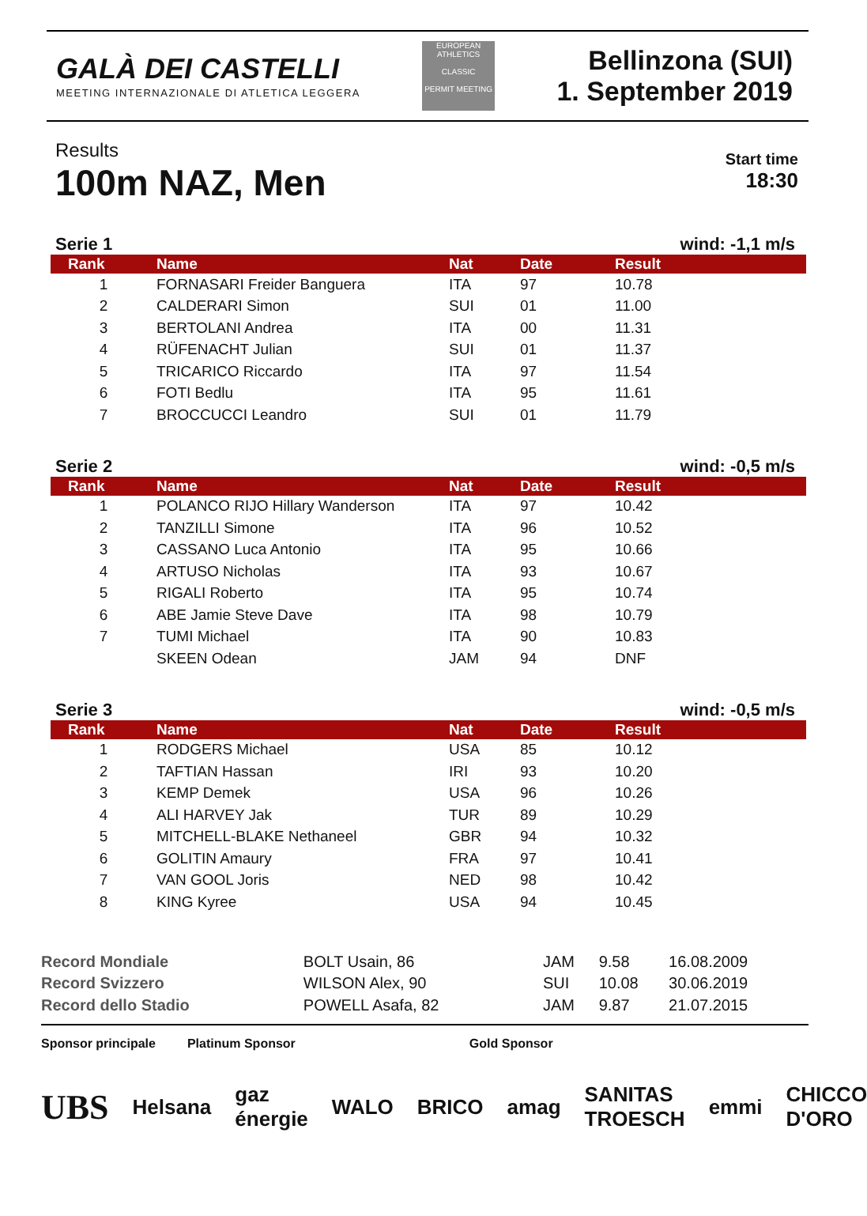GALÀ DEI CASTELLI
MEETING INTERNAZIONALE DI ATLETICA LEGGERA
EUROPEAN ATHLETICS
CLASSIC
PERMIT MEETING
Bellinzona (SUI)
1. September 2019
Results
100m NAZ, Men
Start time
18:30
Serie 1 wind: -1,1 m/s
| Rank | Name | Nat | Date | Result |
| --- | --- | --- | --- | --- |
| 1 | FORNASARI Freider Banguera | ITA | 97 | 10.78 |
| 2 | CALDERARI Simon | SUI | 01 | 11.00 |
| 3 | BERTOLANI Andrea | ITA | 00 | 11.31 |
| 4 | RÜFENACHT Julian | SUI | 01 | 11.37 |
| 5 | TRICARICO Riccardo | ITA | 97 | 11.54 |
| 6 | FOTI Bedlu | ITA | 95 | 11.61 |
| 7 | BROCCUCCI Leandro | SUI | 01 | 11.79 |
Serie 2 wind: -0,5 m/s
| Rank | Name | Nat | Date | Result |
| --- | --- | --- | --- | --- |
| 1 | POLANCO RIJO Hillary Wanderson | ITA | 97 | 10.42 |
| 2 | TANZILLI Simone | ITA | 96 | 10.52 |
| 3 | CASSANO Luca Antonio | ITA | 95 | 10.66 |
| 4 | ARTUSO Nicholas | ITA | 93 | 10.67 |
| 5 | RIGALI Roberto | ITA | 95 | 10.74 |
| 6 | ABE Jamie Steve Dave | ITA | 98 | 10.79 |
| 7 | TUMI Michael | ITA | 90 | 10.83 |
| | SKEEN Odean | JAM | 94 | DNF |
Serie 3 wind: -0,5 m/s
| Rank | Name | Nat | Date | Result |
| --- | --- | --- | --- | --- |
| 1 | RODGERS Michael | USA | 85 | 10.12 |
| 2 | TAFTIAN Hassan | IRI | 93 | 10.20 |
| 3 | KEMP Demek | USA | 96 | 10.26 |
| 4 | ALI HARVEY Jak | TUR | 89 | 10.29 |
| 5 | MITCHELL-BLAKE Nethaneel | GBR | 94 | 10.32 |
| 6 | GOLITIN Amaury | FRA | 97 | 10.41 |
| 7 | VAN GOOL Joris | NED | 98 | 10.42 |
| 8 | KING Kyree | USA | 94 | 10.45 |
| Record Mondiale | BOLT Usain, 86 | JAM | 9.58 | 16.08.2009 |
| Record Svizzero | WILSON Alex, 90 | SUI | 10.08 | 30.06.2019 |
| Record dello Stadio | POWELL Asafa, 82 | JAM | 9.87 | 21.07.2015 |
Sponsor principale Platinum Sponsor Gold Sponsor
UBS Helsana gaz énergie WALO BRICO amag SANITAS TROESCH emmi CHICCO D'ORO